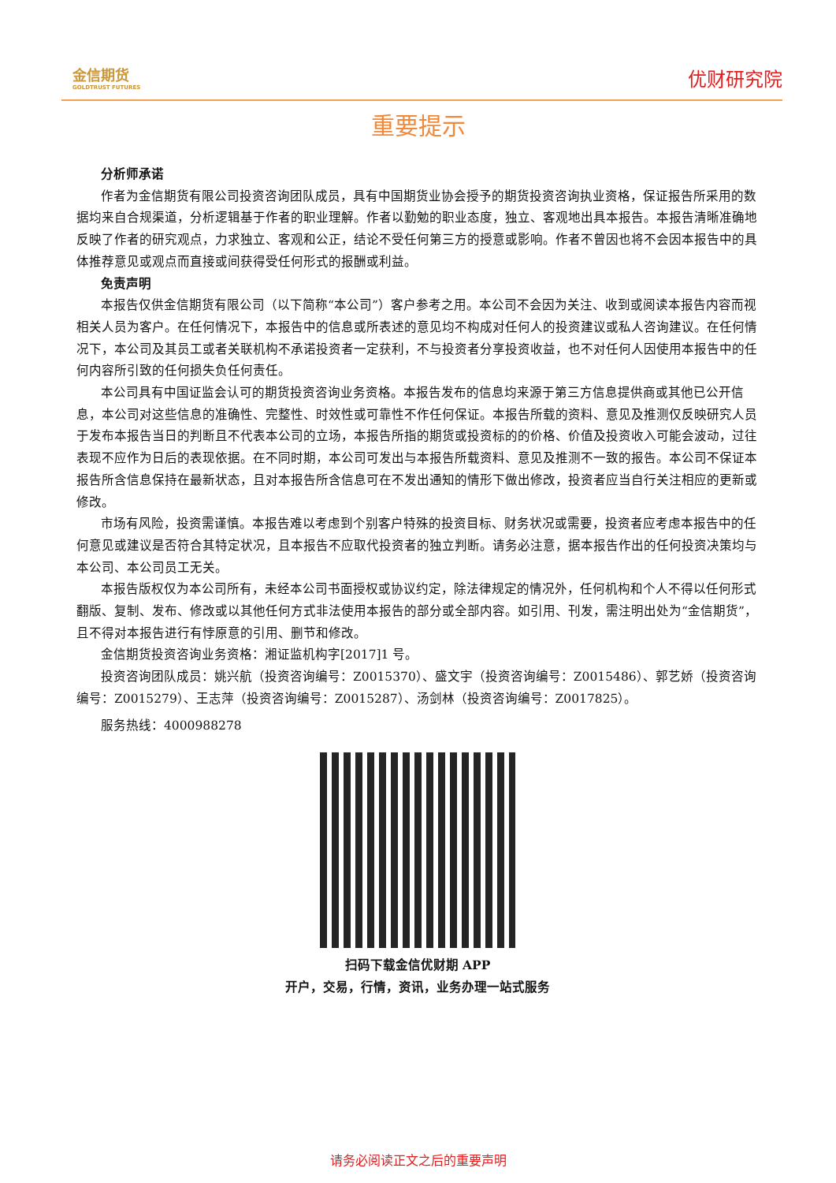金信期货
GOLDTRUST FUTURES
优财研究院
重要提示
分析师承诺
作者为金信期货有限公司投资咨询团队成员，具有中国期货业协会授予的期货投资咨询执业资格，保证报告所采用的数据均来自合规渠道，分析逻辑基于作者的职业理解。作者以勤勉的职业态度，独立、客观地出具本报告。本报告清晰准确地反映了作者的研究观点，力求独立、客观和公正，结论不受任何第三方的授意或影响。作者不曾因也将不会因本报告中的具体推荐意见或观点而直接或间获得受任何形式的报酬或利益。
免责声明
本报告仅供金信期货有限公司（以下简称“本公司”）客户参考之用。本公司不会因为关注、收到或阅读本报告内容而视相关人员为客户。在任何情况下，本报告中的信息或所表述的意见均不构成对任何人的投资建议或私人咨询建议。在任何情况下，本公司及其员工或者关联机构不承诺投资者一定获利，不与投资者分享投资收益，也不对任何人因使用本报告中的任何内容所引致的任何损失负任何责任。
本公司具有中国证监会认可的期货投资咨询业务资格。本报告发布的信息均来源于第三方信息提供商或其他已公开信息，本公司对这些信息的准确性、完整性、时效性或可靠性不作任何保证。本报告所载的资料、意见及推测仅反映研究人员于发布本报告当日的判断且不代表本公司的立场，本报告所指的期货或投资标的的价格、价值及投资收入可能会波动，过往表现不应作为日后的表现依据。在不同时期，本公司可发出与本报告所载资料、意见及推测不一致的报告。本公司不保证本报告所含信息保持在最新状态，且对本报告所含信息可在不发出通知的情形下做出修改，投资者应当自行关注相应的更新或修改。
市场有风险，投资需谨慎。本报告难以考虑到个别客户特殊的投资目标、财务状况或需要，投资者应考虑本报告中的任何意见或建议是否符合其特定状况，且本报告不应取代投资者的独立判断。请务必注意，据本报告作出的任何投资决策均与本公司、本公司员工无关。
本报告版权仅为本公司所有，未经本公司书面授权或协议约定，除法律规定的情况外，任何机构和个人不得以任何形式翻版、复制、发布、修改或以其他任何方式非法使用本报告的部分或全部内容。如引用、刊发，需注明出处为“金信期货”，且不得对本报告进行有悖原意的引用、删节和修改。
金信期货投资咨询业务资格：湘证监机构字[2017]1 号。
投资咨询团队成员：姚兴航（投资咨询编号：Z0015370）、盛文宇（投资咨询编号：Z0015486）、郭艺娇（投资咨询编号：Z0015279）、王志萍（投资咨询编号：Z0015287）、汤剑林（投资咨询编号：Z0017825）。
服务热线：4000988278
扫码下载金信优财期 APP
开户，交易，行情，资讯，业务办理一站式服务
请务必阅读正文之后的重要声明